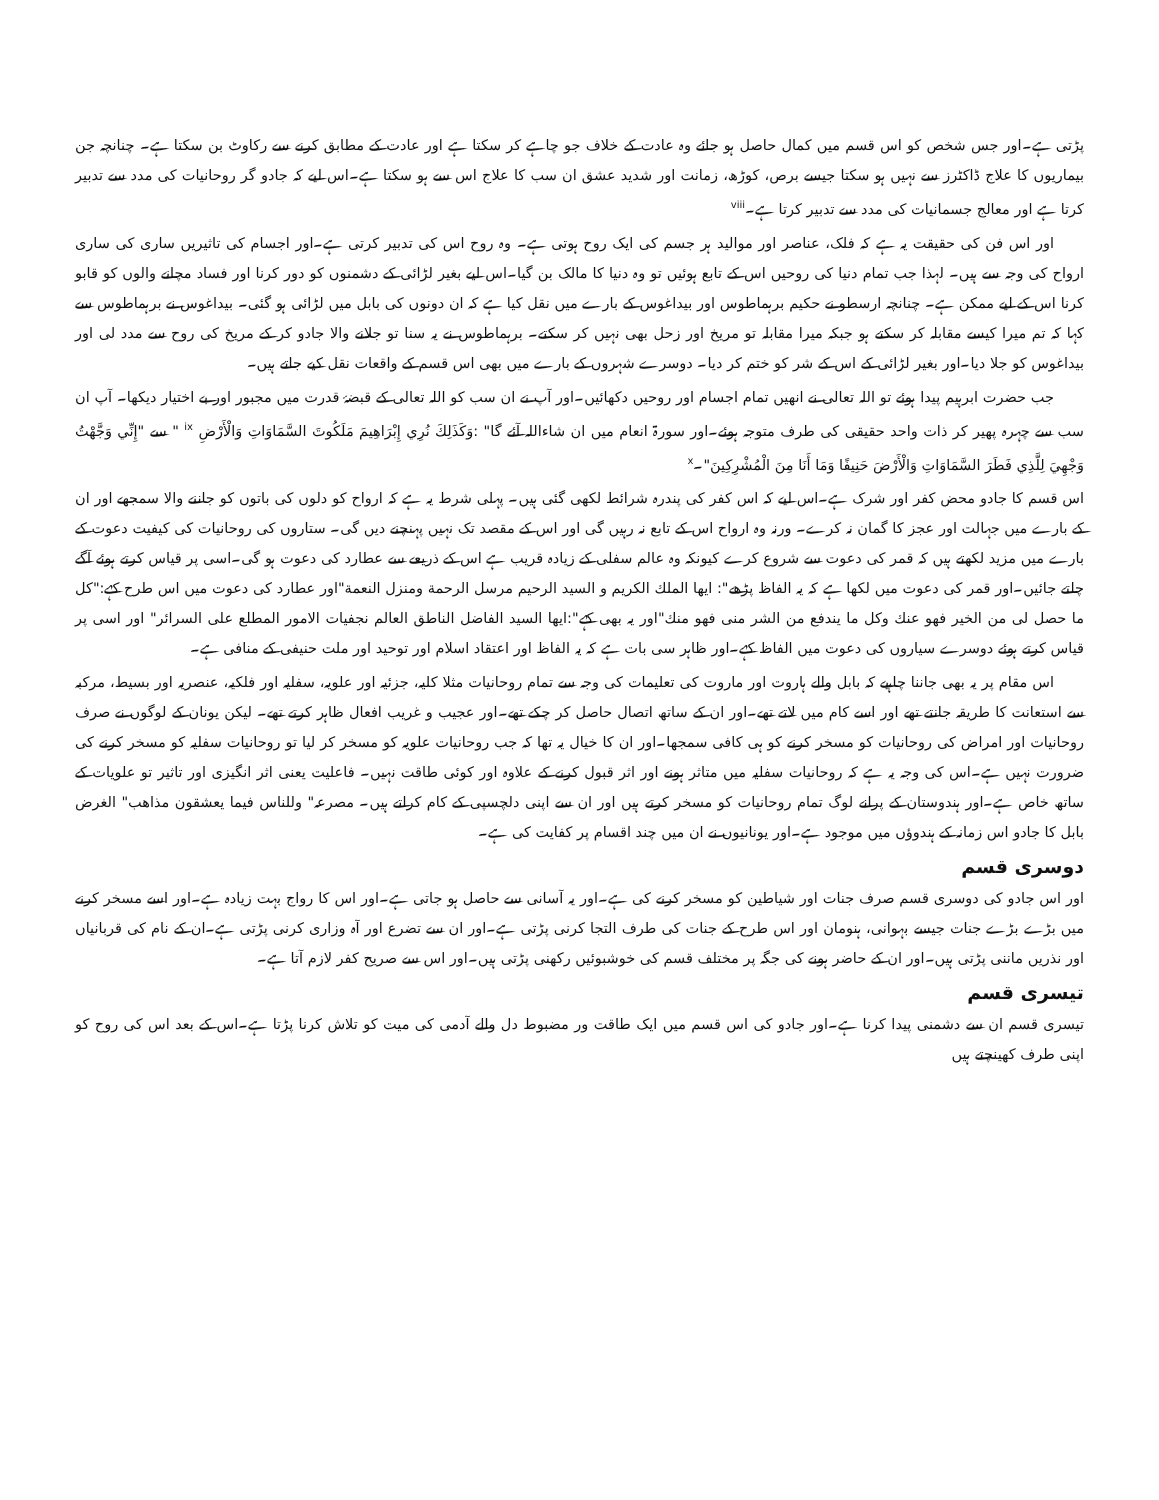پڑتی ہے۔اور جس شخص کو اس قسم میں کمال حاصل ہو جائے وہ عادت کے خلاف جو چاہے کر سکتا ہے اور عادت کے مطابق کرنے سے رکاوٹ بن سکتا ہے۔ چنانچہ جن بیماریوں کا علاج ڈاکٹرز سے نہیں ہو سکتا جیسے برص، کوڑھ، زمانت اور شدید عشق ان سب کا علاج اس سے ہو سکتا ہے۔اس لیے کہ جادو گر روحانیات کی مدد سے تدبیر کرتا ہے اور معالج جسمانیات کی مدد سے تدبیر کرتا ہے۔<sup>viii</sup>
اور اس فن کی حقیقت یہ ہے کہ فلک، عناصر اور موالید ہر جسم کی ایک روح ہوتی ہے۔ وہ روح اس کی تدبیر کرتی ہے۔اور اجسام کی تاثیریں ساری کی ساری ارواح کی وجہ سے ہیں۔ لہذا جب تمام دنیا کی روحیں اس کے تابع ہوئیں تو وہ دنیا کا مالک بن گیا۔اس لیے بغیر لڑائی کے دشمنوں کو دور کرنا اور فساد مچانے والوں کو قابو کرنا اس کے لیے ممکن ہے۔ چنانچہ ارسطو نے حکیم برہماطوس اور بیداغوس کے بارے میں نقل کیا ہے کہ ان دونوں کی بابل میں لڑائی ہو گئی۔ بیداغوس نے برہماطوس سے کہا کہ تم میرا کیسے مقابلہ کر سکتے ہو جبکہ میرا مقابلہ تو مریخ اور زحل بھی نہیں کر سکتے۔ برہماطوس نے یہ سنا تو جلانے والا جادو کر کے مریخ کی روح سے مدد لی اور بیداغوس کو جلا دیا۔اور بغیر لڑائی کے اس کے شر کو ختم کر دیا۔ دوسرے شہروں کے بارے میں بھی اس قسم کے واقعات نقل کیے جاتے ہیں۔
جب حضرت ابرہیم پیدا ہوئے تو اللہ تعالی نے انھیں تمام اجسام اور روحیں دکھائیں۔اور آپ نے ان سب کو اللہ تعالی کے قبضۂ قدرت میں مجبور اور بے اختیار دیکھا۔ آپ ان سب سے چہرہ پھیر کر ذات واحد حقیقی کی طرف متوجہ ہوئے۔اور سورۃ انعام میں ان شاءاللہ آئے گا" :وَكَذَلِكَ نُرِي إِبْرَاهِيمَ مَلَكُوتَ السَّمَاوَاتِ وَالْأَرْضِ <sup>ix</sup> " سے "إِنِّي وَجَّهْتُ وَجْهِيَ لِلَّذِي فَطَرَ السَّمَاوَاتِ وَالْأَرْضَ حَنِيفًا وَمَا أَنَا مِنَ الْمُشْرِكِينَ"۔<sup>x</sup>
اس قسم کا جادو محض کفر اور شرک ہے۔اس لیے کہ اس کفر کی پندرہ شرائط لکھی گئی ہیں۔ پہلی شرط یہ ہے کہ ارواح کو دلوں کی باتوں کو جاننے والا سمجھے اور ان کے بارے میں جہالت اور عجز کا گمان نہ کرے۔ ورنہ وہ ارواح اس کے تابع نہ رہیں گی اور اس کے مقصد تک نہیں پہنچنے دیں گی۔ ستاروں کی روحانیات کی کیفیت دعوت کے بارے میں مزید لکھتے ہیں کہ قمر کی دعوت سے شروع کرے کیونکہ وہ عالم سفلی کے زیادہ قریب ہے اس کے ذریعے سے عطارد کی دعوت ہو گی۔اسی پر قیاس کرتے ہوئے آگے چلتے جائیں۔اور قمر کی دعوت میں لکھا ہے کہ یہ الفاظ پڑھے": ایها الملك الكريم و السيد الرحيم مرسل الرحمة ومنزل النعمة"اور عطارد کی دعوت میں اس طرح کہے:"کل ما حصل لی من الخير فهو عنك وكل ما يندفع من الشر منى فهو منك"اور یہ بھی کہے":ایها السيد الفاضل الناطق العالم نجفيات الامور المطلع على السرائر" اور اسی پر قیاس کرتے ہوئے دوسرے سیاروں کی دعوت میں الفاظ کہے۔اور ظاہر سی بات ہے کہ یہ الفاظ اور اعتقاد اسلام اور توحید اور ملت حنیفی کے منافی ہے۔
اس مقام پر یہ بھی جاننا چاہیے کہ بابل والے ہاروت اور ماروت کی تعلیمات کی وجہ سے تمام روحانیات مثلا کلیہ، جزئیہ اور علویہ، سفلیہ اور فلکیہ، عنصریہ اور بسیط، مرکبہ سے استعانت کا طریقہ جانتے تھے اور اسے کام میں لاتے تھے۔اور ان کے ساتھ اتصال حاصل کر چکے تھے۔اور عجیب و غریب افعال ظاہر کرتے تھے۔ لیکن یونان کے لوگوں نے صرف روحانیات اور امراض کی روحانیات کو مسخر کرنے کو ہی کافی سمجھا۔اور ان کا خیال یہ تھا کہ جب روحانیات علویہ کو مسخر کر لیا تو روحانیات سفلیہ کو مسخر کرنے کی ضرورت نہیں ہے۔اس کی وجہ یہ ہے کہ روحانیات سفلیہ میں متاثر ہونے اور اثر قبول کرنے کے علاوہ اور کوئی طاقت نہیں۔ فاعلیت یعنی اثر انگیزی اور تاثیر تو علویات کے ساتھ خاص ہے۔اور ہندوستان کے پرانے لوگ تمام روحانیات کو مسخر کرتے ہیں اور ان سے اپنی دلچسپی کے کام کراتے ہیں۔ مصرعہ" وللناس فيما يعشقون مذاهب" الغرض بابل کا جادو اس زمانہ کے ہندوؤں میں موجود ہے۔اور یونانیوں نے ان میں چند اقسام پر کفایت کی ہے۔
دوسری قسم
اور اس جادو کی دوسری قسم صرف جنات اور شیاطین کو مسخر کرنے کی ہے۔اور یہ آسانی سے حاصل ہو جاتی ہے۔اور اس کا رواج بہت زیادہ ہے۔اور اسے مسخر کرنے میں بڑے بڑے جنات جیسے بہوانی، ہنومان اور اس طرح کے جنات کی طرف التجا کرنی پڑتی ہے۔اور ان سے تضرع اور آہ وزاری کرنی پڑتی ہے۔ان کے نام کی قربانیاں اور نذریں ماننی پڑتی ہیں۔اور ان کے حاضر ہونے کی جگہ پر مختلف قسم کی خوشبوئیں رکھنی پڑتی ہیں۔اور اس سے صریح کفر لازم آتا ہے۔
تیسری قسم
تیسری قسم ان سے دشمنی پیدا کرنا ہے۔اور جادو کی اس قسم میں ایک طاقت ور مضبوط دل والے آدمی کی میت کو تلاش کرنا پڑتا ہے۔اس کے بعد اس کی روح کو اپنی طرف کھینچتے ہیں